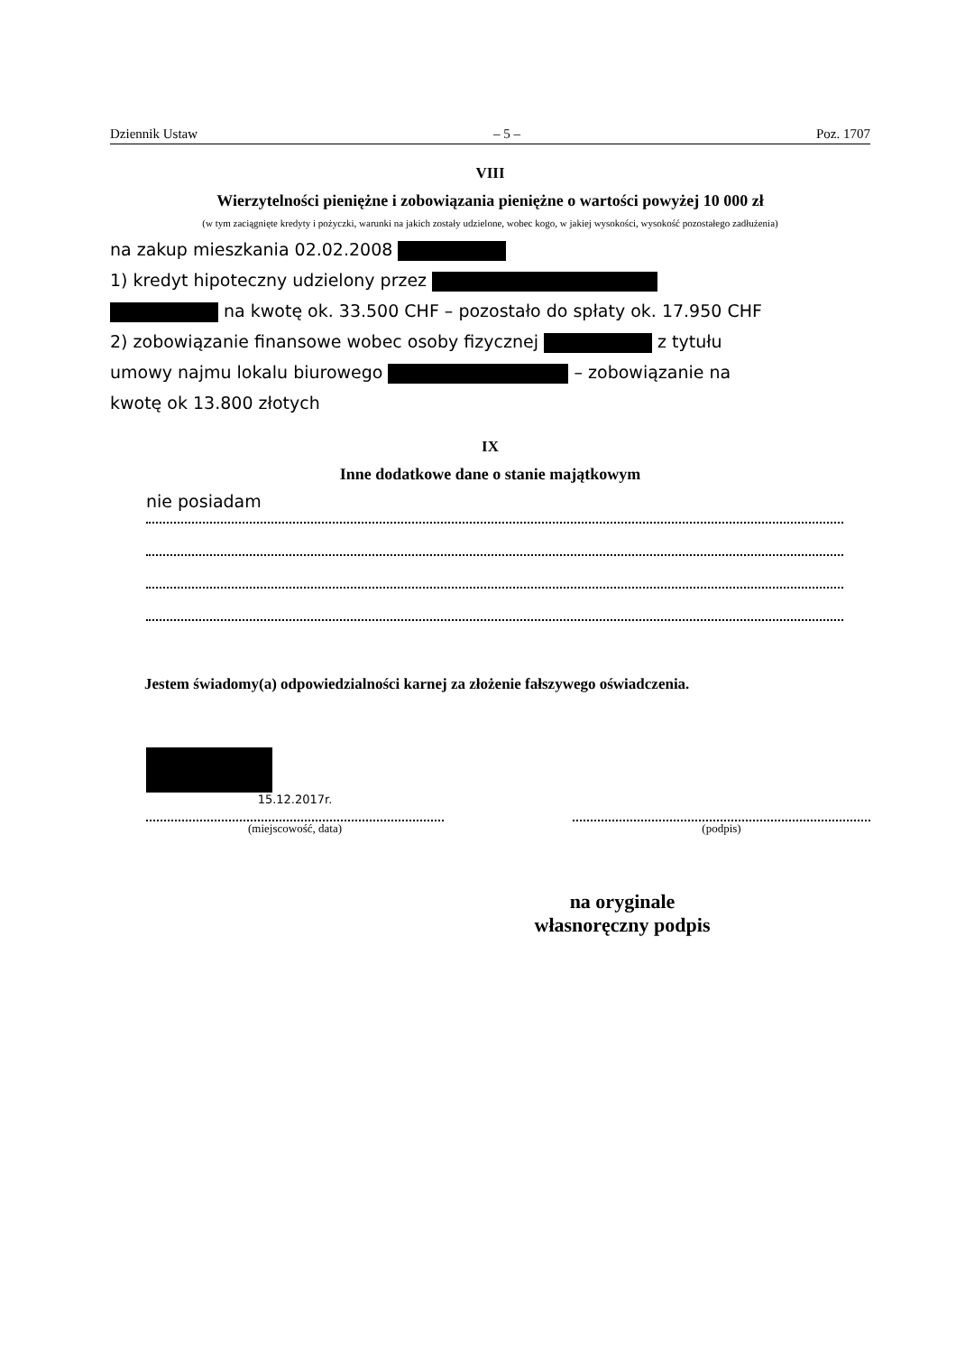Dziennik Ustaw – 5 – Poz. 1707
VIII
Wierzytelności pieniężne i zobowiązania pieniężne o wartości powyżej 10 000 zł
(w tym zaciągnięte kredyty i pożyczki, warunki na jakich zostały udzielone, wobec kogo, w jakiej wysokości, wysokość pozostałego zadłużenia)
na zakup mieszkania 02.02.2008
1) kredyt hipoteczny udzielony przez
na kwotę ok. 33.500 CHF – pozostało do spłaty ok. 17.950 CHF
2) zobowiązanie finansowe wobec osoby fizycznej z tytułu
umowy najmu lokalu biurowego – zobowiązanie na
kwotę ok 13.800 złotych
IX
Inne dodatkowe dane o stanie majątkowym
nie posiadam
Jestem świadomy(a) odpowiedzialności karnej za złożenie fałszywego oświadczenia.
15.12.2017r.
(miejscowość, data)
(podpis)
na oryginale
własnoręczny podpis